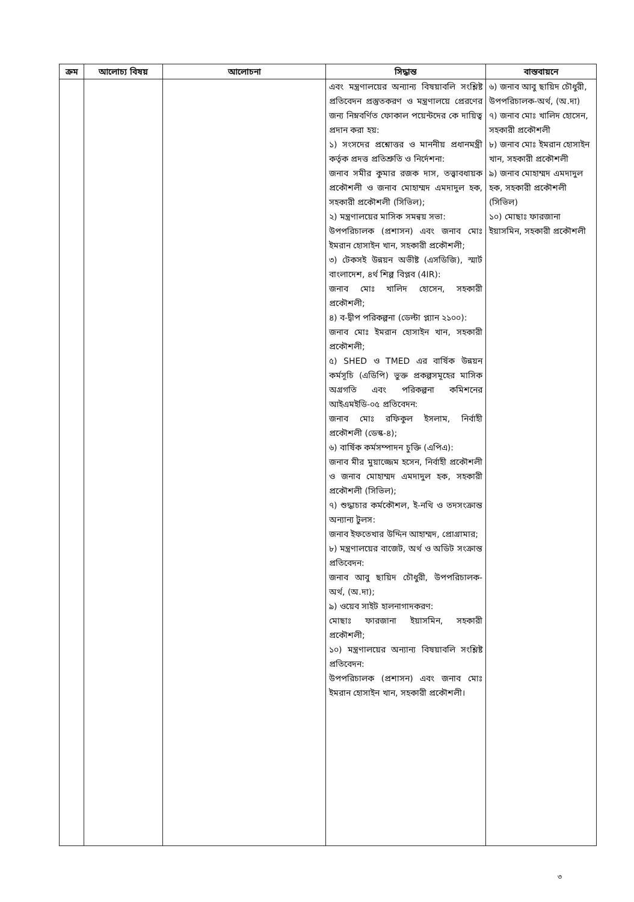| ক্রম | আলোচ্য বিষয় | আলোচনা | সিদ্ধান্ত | বাস্তবায়নে |
| --- | --- | --- | --- | --- |
| | | | এবং মন্ত্রণালয়ের অন্যান্য বিষয়াবলি সংশ্লিষ্ট প্রতিবেদন প্রস্তুতকরণ ও মন্ত্রণালয়ে প্রেরণের জন্য নিম্নবর্ণিত ফোকাল পয়েন্টদের কে দায়িত্ব প্রদান করা হয়: ১) সংসদের প্রশ্নোত্তর ও মাননীয় প্রধানমন্ত্রী কর্তৃক প্রদত্ত প্রতিশ্রুতি ও নির্দেশনা: জনাব সমীর কুমার রজক দাস, তত্ত্বাবধায়ক প্রকৌশলী ও জনাব মোহাম্মদ এমদাদুল হক, সহকারী প্রকৌশলী (সিভিল); ২) মন্ত্রণালয়ের মাসিক সমন্বয় সভা: উপপরিচালক (প্রশাসন) এবং জনাব মোঃ ইমরান হোসাইন খান, সহকারী প্রকৌশলী; ৩) টেকসই উন্নয়ন অভীষ্ট (এসডিজি), স্মার্ট বাংলাদেশ, ৪র্থ শিল্প বিপ্লব (4IR): জনাব মোঃ খালিদ হোসেন, সহকারী প্রকৌশলী; ৪) ব-দ্বীপ পরিকল্পনা (ডেল্টা প্ল্যান ২১০০): জনাব মোঃ ইমরান হোসাইন খান, সহকারী প্রকৌশলী; ৫) SHED ও TMED এর বার্ষিক উন্নয়ন কর্মসূচি (এডিপি) ভুক্ত প্রকল্পসমূহের মাসিক অগ্রগতি এবং পরিকল্পনা কমিশনের আইএমইডি-০৫ প্রতিবেদন: জনাব মোঃ রফিকুল ইসলাম, নির্বাহী প্রকৌশলী (ডেস্ক-৪); ৬) বার্ষিক কর্মসম্পাদন চুক্তি (এপিএ): জনাব মীর মুয়াজ্জেম হসেন, নির্বাহী প্রকৌশলী ও জনাব মোহাম্মদ এমদাদুল হক, সহকারী প্রকৌশলী (সিভিল); ৭) শুদ্ধাচার কর্মকৌশল, ই-নথি ও তদসংক্রান্ত অন্যান্য টুলস: জনাব ইফতেখার উদ্দিন আহাম্মদ, প্রোগ্রামার; ৮) মন্ত্রণালয়ের বাজেট, অর্থ ও অডিট সংক্রান্ত প্রতিবেদন: জনাব আবু ছায়িদ চৌধুরী, উপপরিচালক-অর্থ, (অ.দা); ৯) ওয়েব সাইট হালনাগাদকরণ: মোছাঃ ফারজানা ইয়াসমিন, সহকারী প্রকৌশলী; ১০) মন্ত্রণালয়ের অন্যান্য বিষয়াবলি সংশ্লিষ্ট প্রতিবেদন: উপপরিচালক (প্রশাসন) এবং জনাব মোঃ ইমরান হোসাইন খান, সহকারী প্রকৌশলী। | ৬) জনাব আবু ছায়িদ চৌধুরী, উপপরিচালক-অর্থ, (অ.দা) ৭) জনাব মোঃ খালিদ হোসেন, সহকারী প্রকৌশলী ৮) জনাব মোঃ ইমরান হোসাইন খান, সহকারী প্রকৌশলী ৯) জনাব মোহাম্মদ এমদাদুল হক, সহকারী প্রকৌশলী (সিভিল) ১০) মোছাঃ ফারজানা ইয়াসমিন, সহকারী প্রকৌশলী |
৩